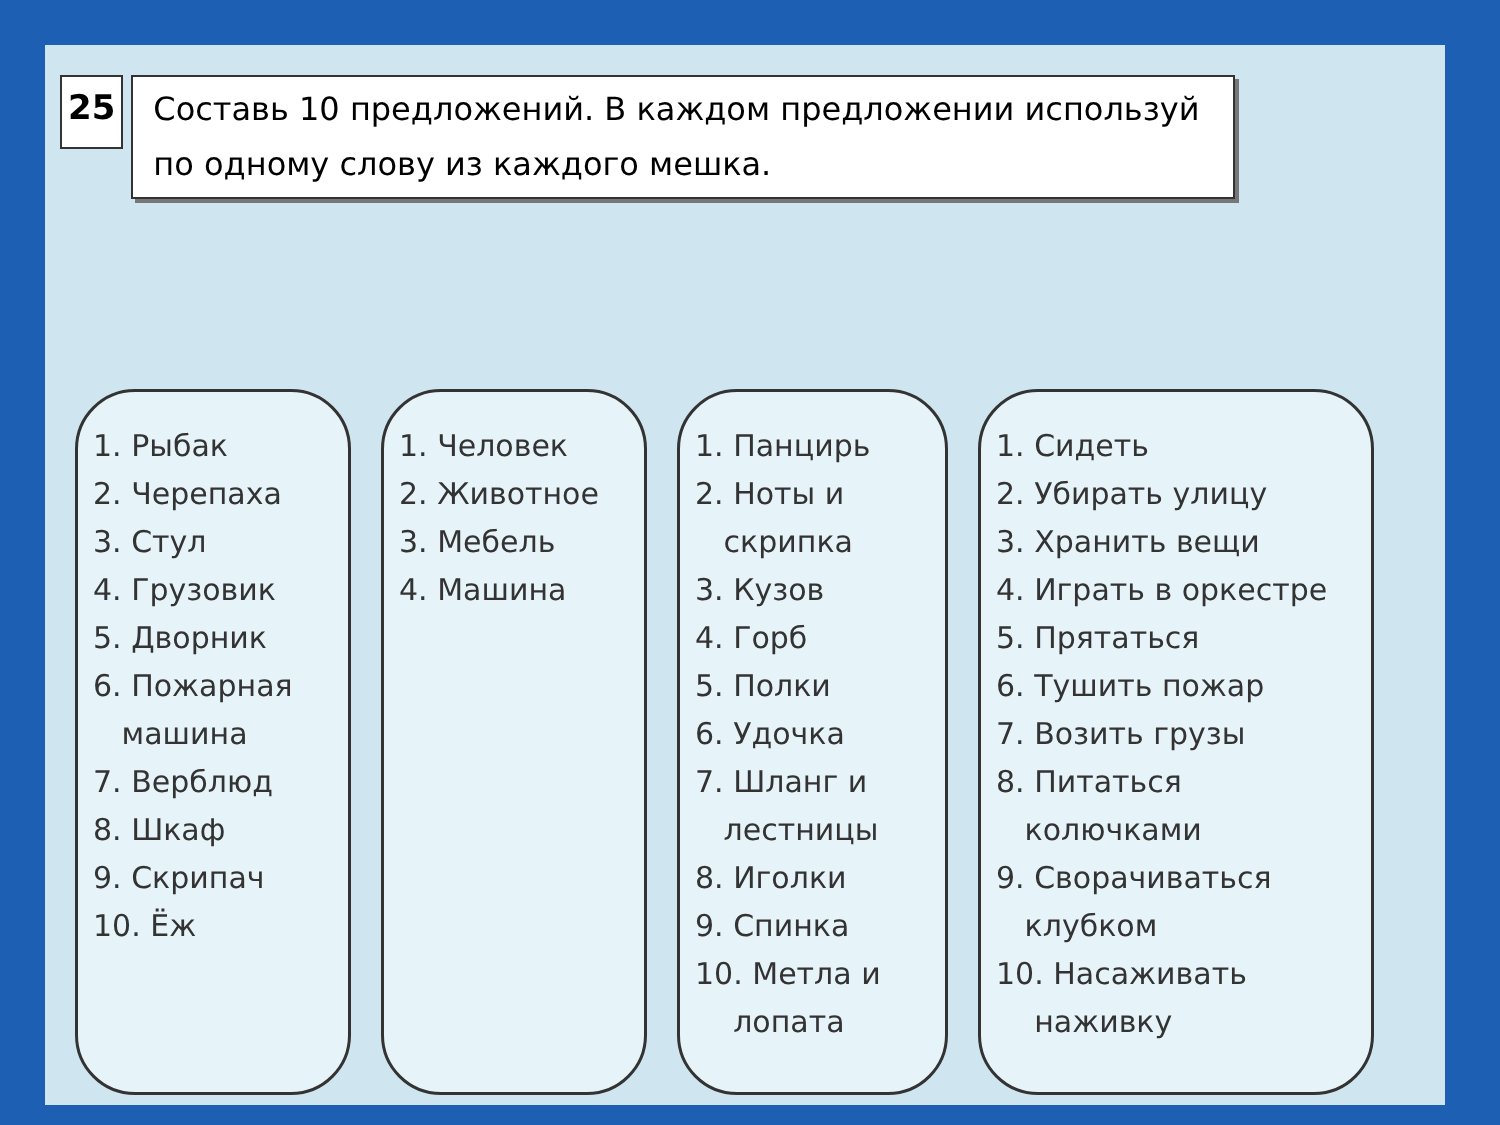25
Составь 10 предложений. В каждом предложении используй по одному слову из каждого мешка.
1. Рыбак
2. Черепаха
3. Стул
4. Грузовик
5. Дворник
6. Пожарная
машина
7. Верблюд
8. Шкаф
9. Скрипач
10. Ёж
1. Человек
2. Животное
3. Мебель
4. Машина
1. Панцирь
2. Ноты и
скрипка
3. Кузов
4. Горб
5. Полки
6. Удочка
7. Шланг и
лестницы
8. Иголки
9. Спинка
10. Метла и
лопата
1. Сидеть
2. Убирать улицу
3. Хранить вещи
4. Играть в оркестре
5. Прятаться
6. Тушить пожар
7. Возить грузы
8. Питаться
колючками
9. Сворачиваться
клубком
10. Насаживать
наживку